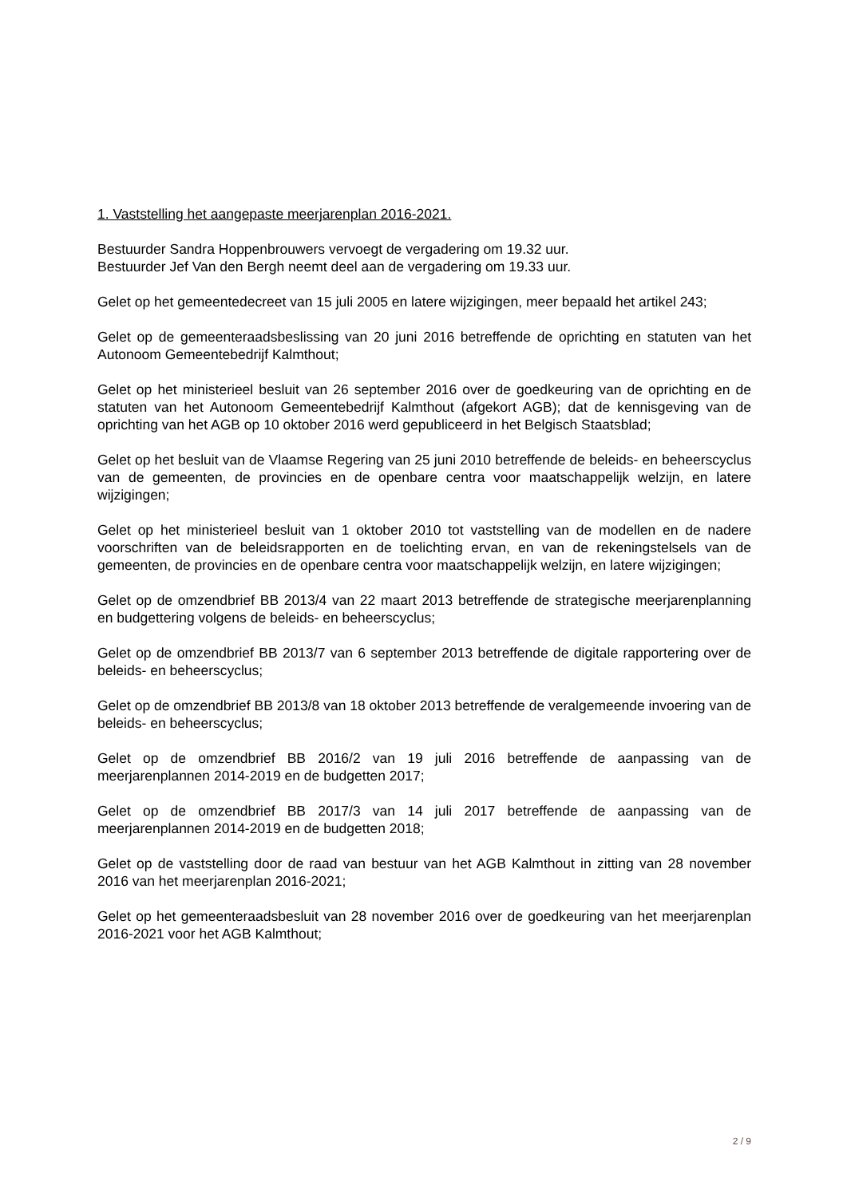1. Vaststelling het aangepaste meerjarenplan 2016-2021.
Bestuurder Sandra Hoppenbrouwers vervoegt de vergadering om 19.32 uur.
Bestuurder Jef Van den Bergh neemt deel aan de vergadering om 19.33 uur.
Gelet op het gemeentedecreet van 15 juli 2005 en latere wijzigingen, meer bepaald het artikel 243;
Gelet op de gemeenteraadsbeslissing van 20 juni 2016 betreffende de oprichting en statuten van het Autonoom Gemeentebedrijf Kalmthout;
Gelet op het ministerieel besluit van 26 september 2016 over de goedkeuring van de oprichting en de statuten van het Autonoom Gemeentebedrijf Kalmthout (afgekort AGB); dat de kennisgeving van de oprichting van het AGB op 10 oktober 2016 werd gepubliceerd in het Belgisch Staatsblad;
Gelet op het besluit van de Vlaamse Regering van 25 juni 2010 betreffende de beleids- en beheerscyclus van de gemeenten, de provincies en de openbare centra voor maatschappelijk welzijn, en latere wijzigingen;
Gelet op het ministerieel besluit van 1 oktober 2010 tot vaststelling van de modellen en de nadere voorschriften van de beleidsrapporten en de toelichting ervan, en van de rekeningstelsels van de gemeenten, de provincies en de openbare centra voor maatschappelijk welzijn, en latere wijzigingen;
Gelet op de omzendbrief BB 2013/4 van 22 maart 2013 betreffende de strategische meerjarenplanning en budgettering volgens de beleids- en beheerscyclus;
Gelet op de omzendbrief BB 2013/7 van 6 september 2013 betreffende de digitale rapportering over de beleids- en beheerscyclus;
Gelet op de omzendbrief BB 2013/8 van 18 oktober 2013 betreffende de veralgemeende invoering van de beleids- en beheerscyclus;
Gelet op de omzendbrief BB 2016/2 van 19 juli 2016 betreffende de aanpassing van de meerjarenplannen 2014-2019 en de budgetten 2017;
Gelet op de omzendbrief BB 2017/3 van 14 juli 2017 betreffende de aanpassing van de meerjarenplannen 2014-2019 en de budgetten 2018;
Gelet op de vaststelling door de raad van bestuur van het AGB Kalmthout in zitting van 28 november 2016 van het meerjarenplan 2016-2021;
Gelet op het gemeenteraadsbesluit van 28 november 2016 over de goedkeuring van het meerjarenplan 2016-2021 voor het AGB Kalmthout;
2 / 9